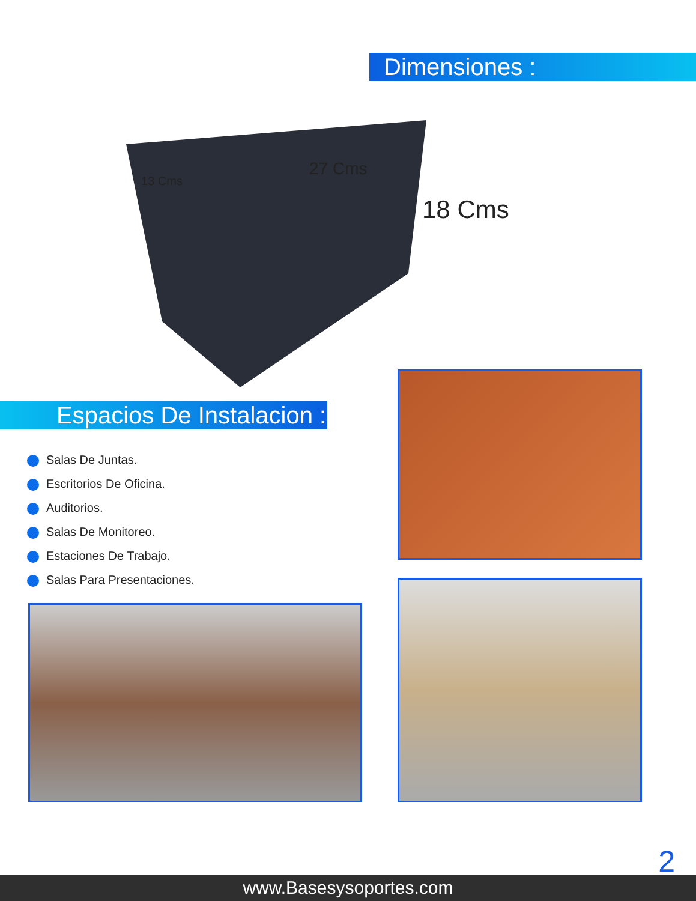Dimensiones :
13 Cms
27 Cms
18 Cms
Espacios De Instalacion :
Salas De Juntas.
Escritorios De Oficina.
Auditorios.
Salas De Monitoreo.
Estaciones De Trabajo.
Salas Para Presentaciones.
2
www.Basesysoportes.com